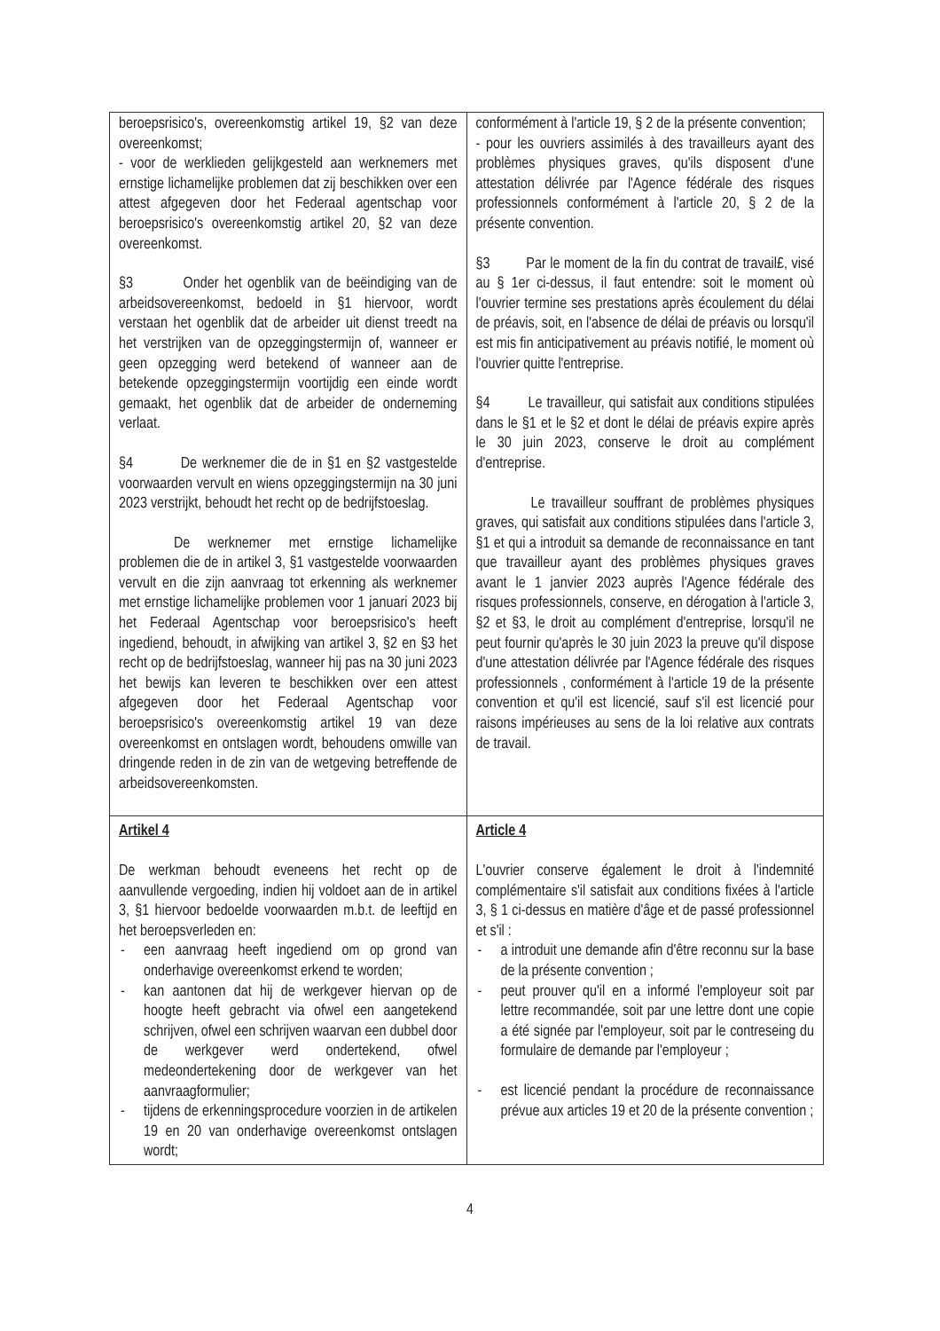| beroepsrisico's, overeenkomstig artikel 19, §2 van deze overeenkomst; - voor de werklieden gelijkgesteld aan werknemers met ernstige lichamelijke problemen dat zij beschikken over een attest afgegeven door het Federaal agentschap voor beroepsrisico's overeenkomstig artikel 20, §2 van deze overeenkomst. §3 Onder het ogenblik van de beëindiging van de arbeidsovereenkomst, bedoeld in §1 hiervoor, wordt verstaan het ogenblik dat de arbeider uit dienst treedt na het verstrijken van de opzeggingstermijn of, wanneer er geen opzegging werd betekend of wanneer aan de betekende opzeggingstermijn voortijdig een einde wordt gemaakt, het ogenblik dat de arbeider de onderneming verlaat. §4 De werknemer die de in §1 en §2 vastgestelde voorwaarden vervult en wiens opzeggingstermijn na 30 juni 2023 verstrijkt, behoudt het recht op de bedrijfstoeslag. De werknemer met ernstige lichamelijke problemen die de in artikel 3, §1 vastgestelde voorwaarden vervult en die zijn aanvraag tot erkenning als werknemer met ernstige lichamelijke problemen voor 1 januari 2023 bij het Federaal Agentschap voor beroepsrisico's heeft ingediend, behoudt, in afwijking van artikel 3, §2 en §3 het recht op de bedrijfstoeslag, wanneer hij pas na 30 juni 2023 het bewijs kan leveren te beschikken over een attest afgegeven door het Federaal Agentschap voor beroepsrisico's overeenkomstig artikel 19 van deze overeenkomst en ontslagen wordt, behoudens omwille van dringende reden in de zin van de wetgeving betreffende de arbeidsovereenkomsten. | conformément à l'article 19, § 2 de la présente convention; - pour les ouvriers assimilés à des travailleurs ayant des problèmes physiques graves, qu'ils disposent d'une attestation délivrée par l'Agence fédérale des risques professionnels conformément à l'article 20, § 2 de la présente convention. §3 Par le moment de la fin du contrat de travail£, visé au § 1er ci-dessus, il faut entendre: soit le moment où l'ouvrier termine ses prestations après écoulement du délai de préavis, soit, en l'absence de délai de préavis ou lorsqu'il est mis fin anticipativement au préavis notifié, le moment où l'ouvrier quitte l'entreprise. §4 Le travailleur, qui satisfait aux conditions stipulées dans le §1 et le §2 et dont le délai de préavis expire après le 30 juin 2023, conserve le droit au complément d'entreprise. Le travailleur souffrant de problèmes physiques graves, qui satisfait aux conditions stipulées dans l'article 3, §1 et qui a introduit sa demande de reconnaissance en tant que travailleur ayant des problèmes physiques graves avant le 1 janvier 2023 auprès l'Agence fédérale des risques professionnels, conserve, en dérogation à l'article 3, §2 et §3, le droit au complément d'entreprise, lorsqu'il ne peut fournir qu'après le 30 juin 2023 la preuve qu'il dispose d'une attestation délivrée par l'Agence fédérale des risques professionnels , conformément à l'article 19 de la présente convention et qu'il est licencié, sauf s'il est licencié pour raisons impérieuses au sens de la loi relative aux contrats de travail. |
| Artikel 4 De werkman behoudt eveneens het recht op de aanvullende vergoeding, indien hij voldoet aan de in artikel 3, §1 hiervoor bedoelde voorwaarden m.b.t. de leeftijd en het beroepsverleden en: - een aanvraag heeft ingediend om op grond van onderhavige overeenkomst erkend te worden; - kan aantonen dat hij de werkgever hiervan op de hoogte heeft gebracht via ofwel een aangetekend schrijven, ofwel een schrijven waarvan een dubbel door de werkgever werd ondertekend, ofwel medeondertekening door de werkgever van het aanvraagformulier; - tijdens de erkenningsprocedure voorzien in de artikelen 19 en 20 van onderhavige overeenkomst ontslagen wordt; | Article 4 L'ouvrier conserve également le droit à l'indemnité complémentaire s'il satisfait aux conditions fixées à l'article 3, § 1 ci-dessus en matière d'âge et de passé professionnel et s'il : - a introduit une demande afin d'être reconnu sur la base de la présente convention ; - peut prouver qu'il en a informé l'employeur soit par lettre recommandée, soit par une lettre dont une copie a été signée par l'employeur, soit par le contreseing du formulaire de demande par l'employeur ; - est licencié pendant la procédure de reconnaissance prévue aux articles 19 et 20 de la présente convention ; |
4